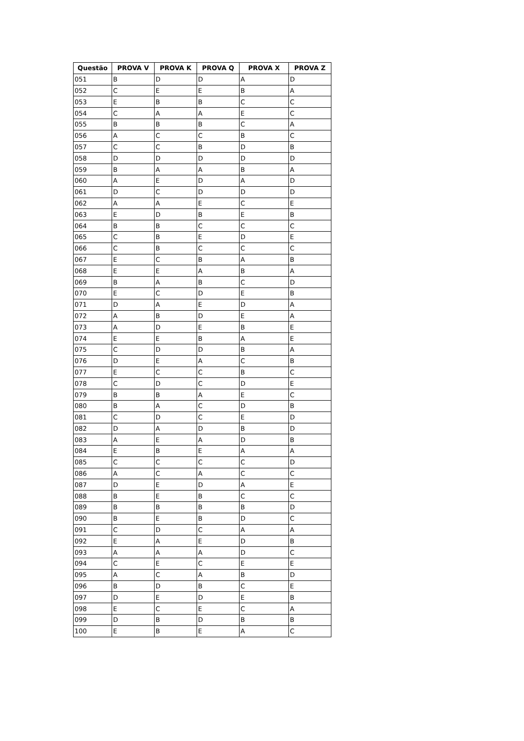| Questão | PROVA V | PROVA K | PROVA Q | PROVA X | PROVA Z |
| --- | --- | --- | --- | --- | --- |
| 051 | B | D | D | A | D |
| 052 | C | E | E | B | A |
| 053 | E | B | B | C | C |
| 054 | C | A | A | E | C |
| 055 | B | B | B | C | A |
| 056 | A | C | C | B | C |
| 057 | C | C | B | D | B |
| 058 | D | D | D | D | D |
| 059 | B | A | A | B | A |
| 060 | A | E | D | A | D |
| 061 | D | C | D | D | D |
| 062 | A | A | E | C | E |
| 063 | E | D | B | E | B |
| 064 | B | B | C | C | C |
| 065 | C | B | E | D | E |
| 066 | C | B | C | C | C |
| 067 | E | C | B | A | B |
| 068 | E | E | A | B | A |
| 069 | B | A | B | C | D |
| 070 | E | C | D | E | B |
| 071 | D | A | E | D | A |
| 072 | A | B | D | E | A |
| 073 | A | D | E | B | E |
| 074 | E | E | B | A | E |
| 075 | C | D | D | B | A |
| 076 | D | E | A | C | B |
| 077 | E | C | C | B | C |
| 078 | C | D | C | D | E |
| 079 | B | B | A | E | C |
| 080 | B | A | C | D | B |
| 081 | C | D | C | E | D |
| 082 | D | A | D | B | D |
| 083 | A | E | A | D | B |
| 084 | E | B | E | A | A |
| 085 | C | C | C | C | D |
| 086 | A | C | A | C | C |
| 087 | D | E | D | A | E |
| 088 | B | E | B | C | C |
| 089 | B | B | B | B | D |
| 090 | B | E | B | D | C |
| 091 | C | D | C | A | A |
| 092 | E | A | E | D | B |
| 093 | A | A | A | D | C |
| 094 | C | E | C | E | E |
| 095 | A | C | A | B | D |
| 096 | B | D | B | C | E |
| 097 | D | E | D | E | B |
| 098 | E | C | E | C | A |
| 099 | D | B | D | B | B |
| 100 | E | B | E | A | C |